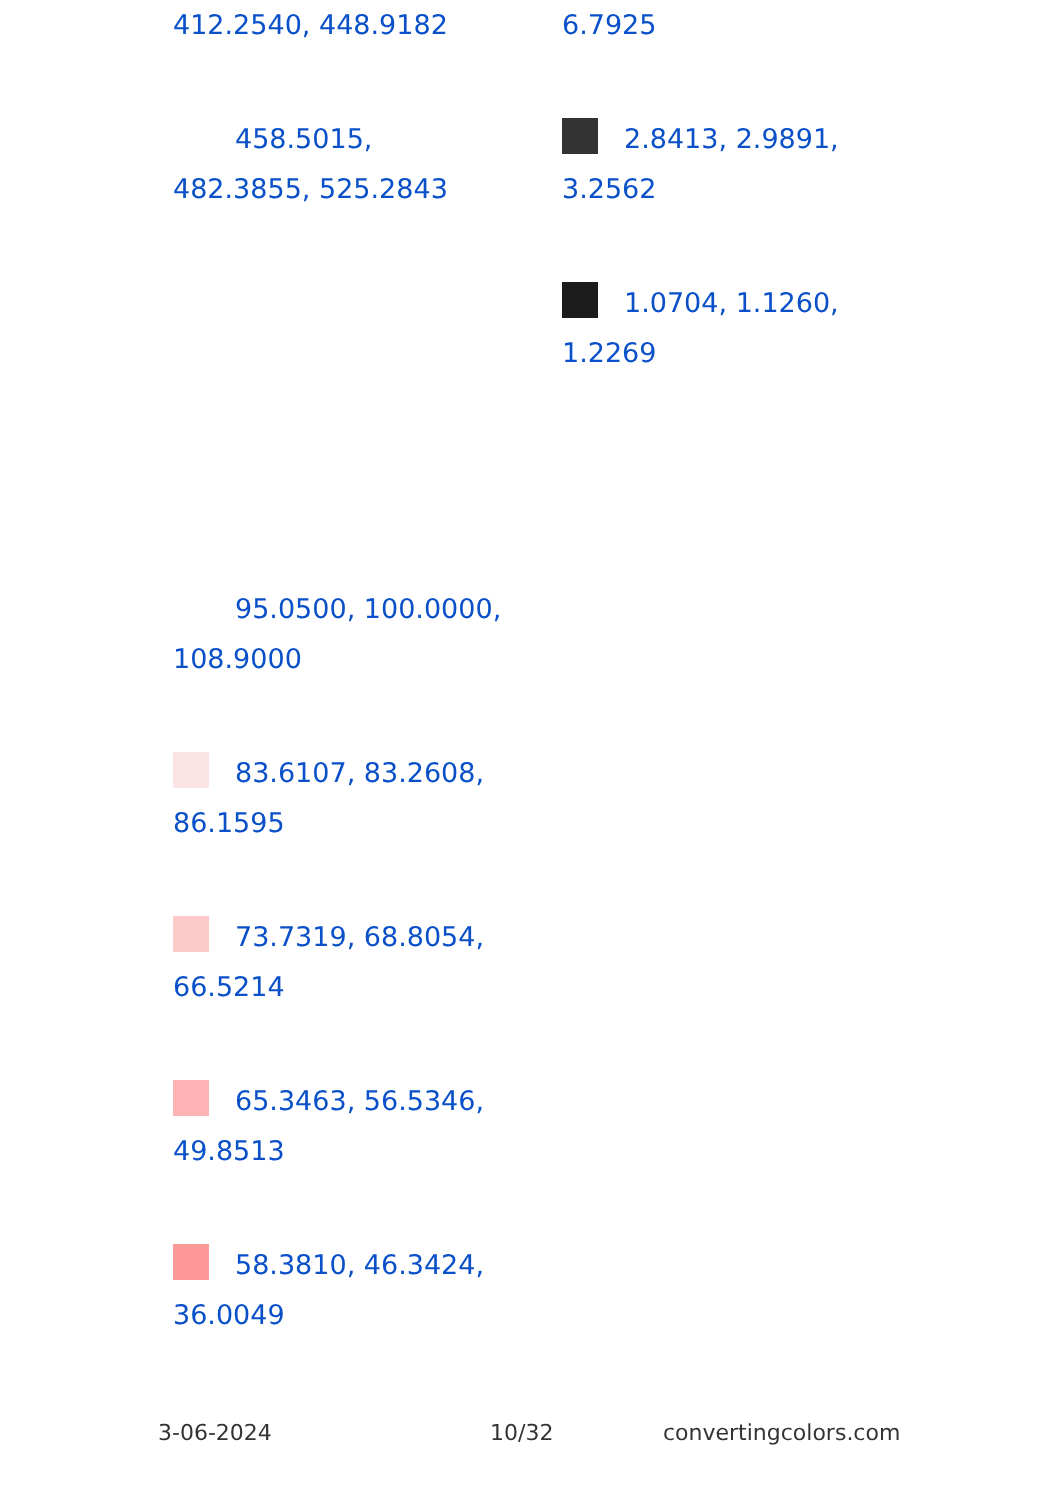412.2540, 448.9182 6.7925
458.5015,
482.3855, 525.2843
2.8413, 2.9891,
3.2562
1.0704, 1.1260,
1.2269
95.0500, 100.0000,
108.9000
83.6107, 83.2608,
86.1595
73.7319, 68.8054,
66.5214
65.3463, 56.5346,
49.8513
58.3810, 46.3424,
36.0049
3-06-2024 10/32 convertingcolors.com